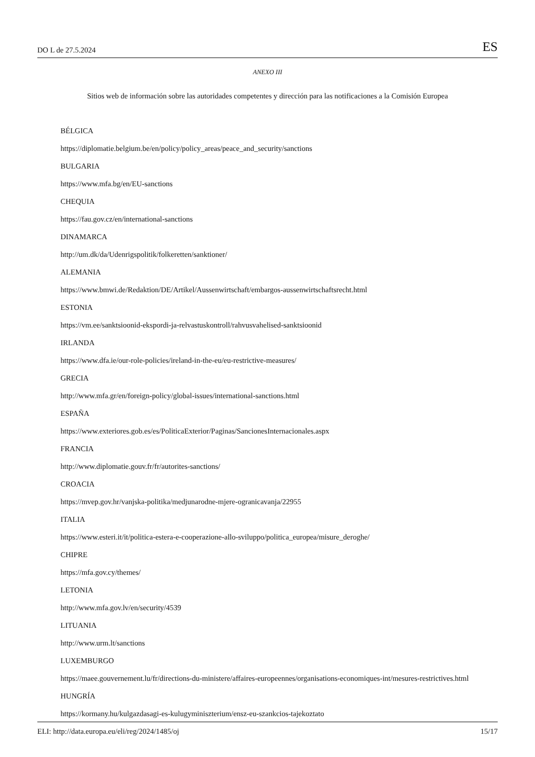DO L de 27.5.2024 ES
ANEXO III
Sitios web de información sobre las autoridades competentes y dirección para las notificaciones a la Comisión Europea
BÉLGICA
https://diplomatie.belgium.be/en/policy/policy_areas/peace_and_security/sanctions
BULGARIA
https://www.mfa.bg/en/EU-sanctions
CHEQUIA
https://fau.gov.cz/en/international-sanctions
DINAMARCA
http://um.dk/da/Udenrigspolitik/folkeretten/sanktioner/
ALEMANIA
https://www.bmwi.de/Redaktion/DE/Artikel/Aussenwirtschaft/embargos-aussenwirtschaftsrecht.html
ESTONIA
https://vm.ee/sanktsioonid-ekspordi-ja-relvastuskontroll/rahvusvahelised-sanktsioonid
IRLANDA
https://www.dfa.ie/our-role-policies/ireland-in-the-eu/eu-restrictive-measures/
GRECIA
http://www.mfa.gr/en/foreign-policy/global-issues/international-sanctions.html
ESPAÑA
https://www.exteriores.gob.es/es/PoliticaExterior/Paginas/SancionesInternacionales.aspx
FRANCIA
http://www.diplomatie.gouv.fr/fr/autorites-sanctions/
CROACIA
https://mvep.gov.hr/vanjska-politika/medjunarodne-mjere-ogranicavanja/22955
ITALIA
https://www.esteri.it/it/politica-estera-e-cooperazione-allo-sviluppo/politica_europea/misure_deroghe/
CHIPRE
https://mfa.gov.cy/themes/
LETONIA
http://www.mfa.gov.lv/en/security/4539
LITUANIA
http://www.urm.lt/sanctions
LUXEMBURGO
https://maee.gouvernement.lu/fr/directions-du-ministere/affaires-europeennes/organisations-economiques-int/mesures-restrictives.html
HUNGRÍA
https://kormany.hu/kulgazdasagi-es-kulugyminiszterium/ensz-eu-szankcios-tajekoztato
ELI: http://data.europa.eu/eli/reg/2024/1485/oj 15/17